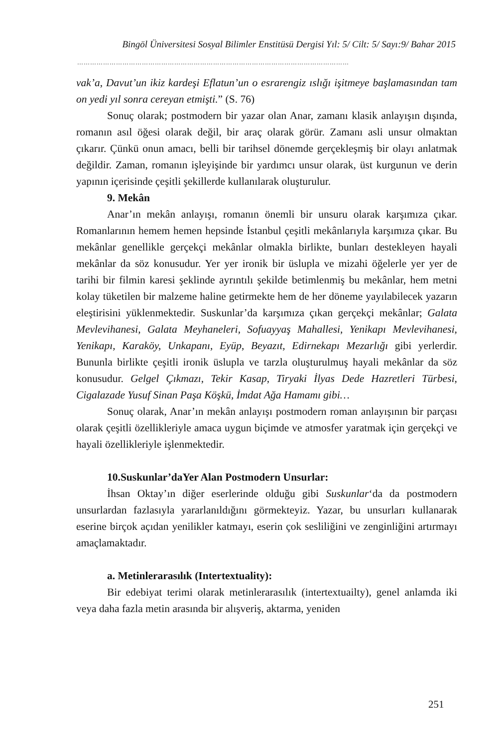Bingöl Üniversitesi Sosyal Bilimler Enstitüsü Dergisi Yıl: 5/ Cilt: 5/ Sayı:9/ Bahar 2015
………………………………………………………………………………………………………………
vak’a, Davut’un ikiz kardeşi Eflatun’un o esrarengiz ıslığı işitmeye başlamasından tam on yedi yıl sonra cereyan etmişti.” (S. 76)
Sonuç olarak; postmodern bir yazar olan Anar, zamanı klasik anlayışın dışında, romanın asıl öğesi olarak değil, bir araç olarak görür. Zamanı asli unsur olmaktan çıkarır. Çünkü onun amacı, belli bir tarihsel dönemde gerçekleşmiş bir olayı anlatmak değildir. Zaman, romanın işleyişinde bir yardımcı unsur olarak, üst kurgunun ve derin yapının içerisinde çeşitli şekillerde kullanılarak oluşturulur.
9. Mekân
Anar’ın mekân anlayışı, romanın önemli bir unsuru olarak karşımıza çıkar. Romanlarının hemem hemen hepsinde İstanbul çeşitli mekânlarıyla karşımıza çıkar. Bu mekânlar genellikle gerçekçi mekânlar olmakla birlikte, bunları destekleyen hayali mekânlar da söz konusudur. Yer yer ironik bir üslupla ve mizahi öğelerle yer yer de tarihi bir filmin karesi şeklinde ayrıntılı şekilde betimlenmiş bu mekânlar, hem metni kolay tüketilen bir malzeme haline getirmekte hem de her döneme yayılabilecek yazarın eleştirisini yüklenmektedir. Suskunlar’da karşımıza çıkan gerçekçi mekânlar; Galata Mevlevihanesi, Galata Meyhaneleri, Sofuayyaş Mahallesi, Yenikapı Mevlevihanesi, Yenikapı, Karaköy, Unkapanı, Eyüp, Beyazıt, Edirnekapı Mezarlığı gibi yerlerdir. Bununla birlikte çeşitli ironik üslupla ve tarzla oluşturulmuş hayali mekânlar da söz konusudur. Gelgel Çıkmazı, Tekir Kasap, Tiryaki İlyas Dede Hazretleri Türbesi, Cigalazade Yusuf Sinan Paşa Köşkü, İmdat Ağa Hamamı gibi…
Sonuç olarak, Anar’ın mekân anlayışı postmodern roman anlayışının bir parçası olarak çeşitli özellikleriyle amaca uygun biçimde ve atmosfer yaratmak için gerçekçi ve hayali özellikleriyle işlenmektedir.
10.Suskunlar’daYer Alan Postmodern Unsurlar:
İhsan Oktay’ın diğer eserlerinde olduğu gibi Suskunlar‘da da postmodern unsurlardan fazlasıyla yararlanıldığını görmekteyiz. Yazar, bu unsurları kullanarak eserine birçok açıdan yenilikler katmayı, eserin çok sesliliğini ve zenginliğini artırmayı amaçlamaktadır.
a. Metinlerarasılık (Intertextuality):
Bir edebiyat terimi olarak metinlerarasılık (intertextuailty), genel anlamda iki veya daha fazla metin arasında bir alışveriş, aktarma, yeniden
251